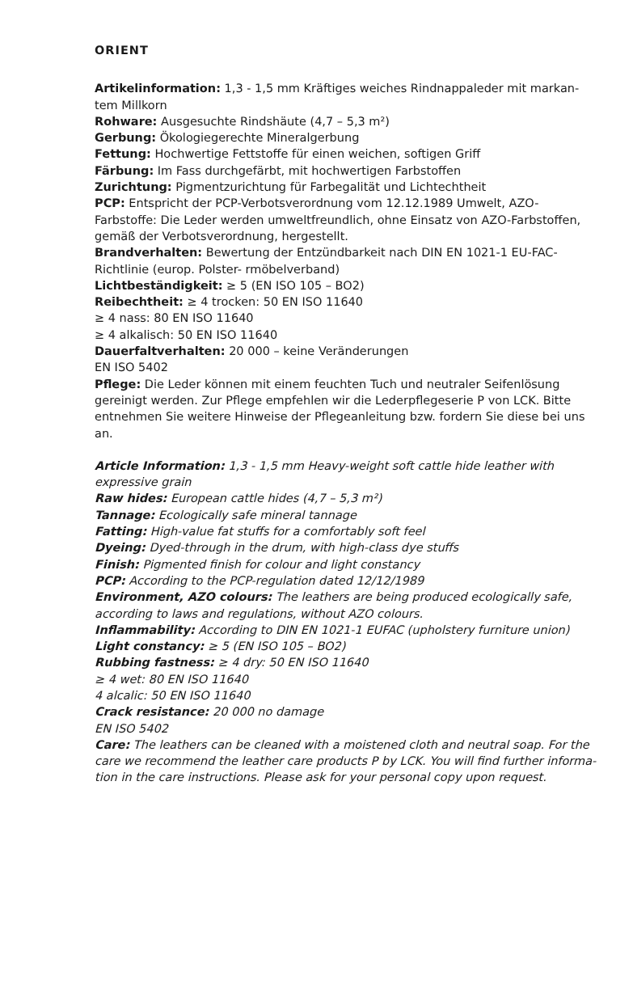ORIENT
Artikelinformation: 1,3 - 1,5 mm Kräftiges weiches Rindnappaleder mit markan-tem Millkorn
Rohware: Ausgesuchte Rindshäute (4,7 – 5,3 m²)
Gerbung: Ökologiegerechte Mineralgerbung
Fettung: Hochwertige Fettstoffe für einen weichen, softigen Griff
Färbung: Im Fass durchgefärbt, mit hochwertigen Farbstoffen
Zurichtung: Pigmentzurichtung für Farbegalität und Lichtechtheit
PCP: Entspricht der PCP-Verbotsverordnung vom 12.12.1989 Umwelt, AZO-Farbstoffe: Die Leder werden umweltfreundlich, ohne Einsatz von AZO-Farbstoffen, gemäß der Verbotsverordnung, hergestellt.
Brandverhalten: Bewertung der Entzündbarkeit nach DIN EN 1021-1 EU-FAC-Richtlinie (europ. Polster- rmöbelverband)
Lichtbeständigkeit: ≥ 5 (EN ISO 105 – BO2)
Reibechtheit: ≥ 4 trocken: 50 EN ISO 11640
≥ 4 nass: 80 EN ISO 11640
≥ 4 alkalisch: 50 EN ISO 11640
Dauerfaltverhalten: 20 000 – keine Veränderungen
EN ISO 5402
Pflege: Die Leder können mit einem feuchten Tuch und neutraler Seifenlösung gereinigt werden. Zur Pflege empfehlen wir die Lederpflegeserie P von LCK. Bitte entnehmen Sie weitere Hinweise der Pflegeanleitung bzw. fordern Sie diese bei uns an.
Article Information: 1,3 - 1,5 mm Heavy-weight soft cattle hide leather with expressive grain
Raw hides: European cattle hides (4,7 – 5,3 m²)
Tannage: Ecologically safe mineral tannage
Fatting: High-value fat stuffs for a comfortably soft feel
Dyeing: Dyed-through in the drum, with high-class dye stuffs
Finish: Pigmented finish for colour and light constancy
PCP: According to the PCP-regulation dated 12/12/1989
Environment, AZO colours: The leathers are being produced ecologically safe, according to laws and regulations, without AZO colours.
Inflammability: According to DIN EN 1021-1 EUFAC (upholstery furniture union)
Light constancy: ≥ 5 (EN ISO 105 – BO2)
Rubbing fastness: ≥ 4 dry: 50 EN ISO 11640
≥ 4 wet: 80 EN ISO 11640
4 alcalic: 50 EN ISO 11640
Crack resistance: 20 000 no damage
EN ISO 5402
Care: The leathers can be cleaned with a moistened cloth and neutral soap. For the care we recommend the leather care products P by LCK. You will find further informa-tion in the care instructions. Please ask for your personal copy upon request.